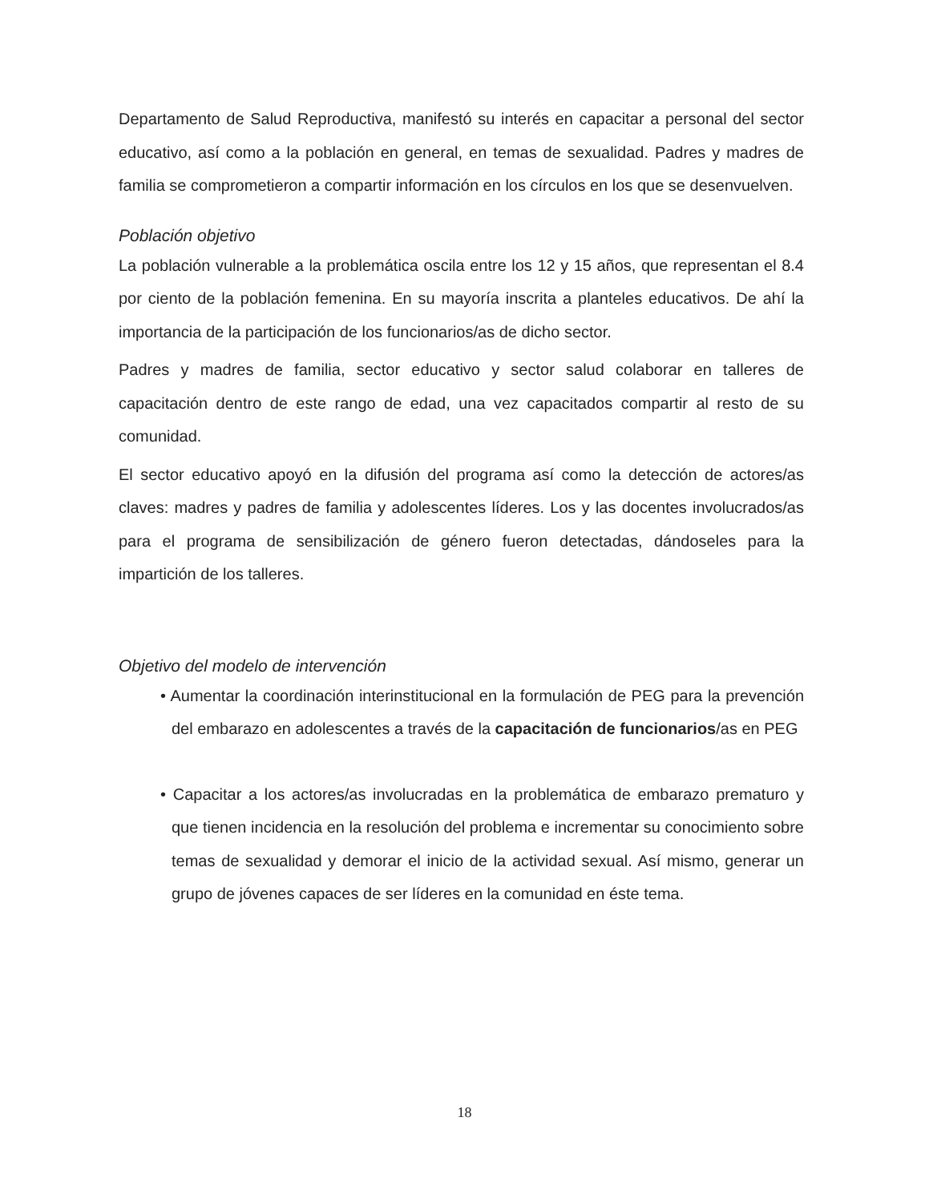Departamento de Salud Reproductiva, manifestó su interés en capacitar a personal del sector educativo, así como a la población en general, en temas de sexualidad. Padres y madres de familia se comprometieron a compartir información en los círculos en los que se desenvuelven.
Población objetivo
La población vulnerable a la problemática oscila entre los 12 y 15 años, que representan el 8.4 por ciento de la población femenina. En su mayoría inscrita a planteles educativos. De ahí la importancia de la participación de los funcionarios/as de dicho sector.
Padres y madres de familia, sector educativo y sector salud colaborar en talleres de capacitación dentro de este rango de edad, una vez capacitados compartir al resto de su comunidad.
El sector educativo apoyó en la difusión del programa así como la detección de actores/as claves: madres y padres de familia y adolescentes líderes. Los y las docentes involucrados/as para el programa de sensibilización de género fueron detectadas, dándoseles para la impartición de los talleres.
Objetivo del modelo de intervención
• Aumentar la coordinación interinstitucional en la formulación de PEG para la prevención del embarazo en adolescentes a través de la capacitación de funcionarios/as en PEG
• Capacitar a los actores/as involucradas en la problemática de embarazo prematuro y que tienen incidencia en la resolución del problema e incrementar su conocimiento sobre temas de sexualidad y demorar el inicio de la actividad sexual. Así mismo, generar un grupo de jóvenes capaces de ser líderes en la comunidad en éste tema.
18